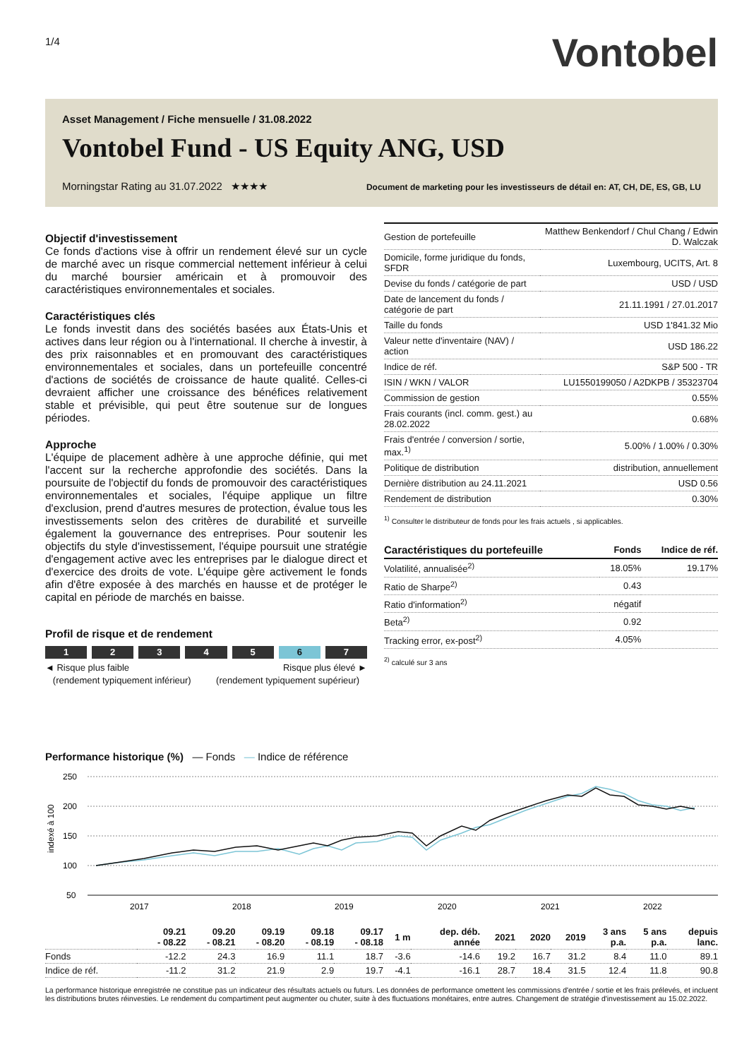1/4
Vontobel
Asset Management / Fiche mensuelle / 31.08.2022
Vontobel Fund - US Equity ANG, USD
Morningstar Rating au 31.07.2022 ★★★★ Document de marketing pour les investisseurs de détail en: AT, CH, DE, ES, GB, LU
Objectif d'investissement
Ce fonds d'actions vise à offrir un rendement élevé sur un cycle de marché avec un risque commercial nettement inférieur à celui du marché boursier américain et à promouvoir des caractéristiques environnementales et sociales.
Caractéristiques clés
Le fonds investit dans des sociétés basées aux États-Unis et actives dans leur région ou à l'international. Il cherche à investir, à des prix raisonnables et en promouvant des caractéristiques environnementales et sociales, dans un portefeuille concentré d'actions de sociétés de croissance de haute qualité. Celles-ci devraient afficher une croissance des bénéfices relativement stable et prévisible, qui peut être soutenue sur de longues périodes.
Approche
L'équipe de placement adhère à une approche définie, qui met l'accent sur la recherche approfondie des sociétés. Dans la poursuite de l'objectif du fonds de promouvoir des caractéristiques environnementales et sociales, l'équipe applique un filtre d'exclusion, prend d'autres mesures de protection, évalue tous les investissements selon des critères de durabilité et surveille également la gouvernance des entreprises. Pour soutenir les objectifs du style d'investissement, l'équipe poursuit une stratégie d'engagement active avec les entreprises par le dialogue direct et d'exercice des droits de vote. L'équipe gère activement le fonds afin d'être exposée à des marchés en hausse et de protéger le capital en période de marchés en baisse.
Profil de risque et de rendement
1 2 3 4 5 6 7
◄ Risque plus faible
(rendement typiquement inférieur) Risque plus élevé ►
(rendement typiquement supérieur)
| Gestion de portefeuille | Matthew Benkendorf / Chul Chang / Edwin D. Walczak |
| Domicile, forme juridique du fonds, SFDR | Luxembourg, UCITS, Art. 8 |
| Devise du fonds / catégorie de part | USD / USD |
| Date de lancement du fonds / catégorie de part | 21.11.1991 / 27.01.2017 |
| Taille du fonds | USD 1'841.32 Mio |
| Valeur nette d'inventaire (NAV) / action | USD 186.22 |
| Indice de réf. | S&P 500 - TR |
| ISIN / WKN / VALOR | LU1550199050 / A2DKPB / 35323704 |
| Commission de gestion | 0.55% |
| Frais courants (incl. comm. gest.) au 28.02.2022 | 0.68% |
| Frais d'entrée / conversion / sortie, max.<sup>1)</sup> | 5.00% / 1.00% / 0.30% |
| Politique de distribution | distribution, annuellement |
| Dernière distribution au 24.11.2021 | USD 0.56 |
| Rendement de distribution | 0.30% |
<sup>1)</sup> Consulter le distributeur de fonds pour les frais actuels , si applicables.
| Caractéristiques du portefeuille | Fonds | Indice de réf. |
| Volatilité, annualisée<sup>2)</sup> | 18.05% | 19.17% |
| Ratio de Sharpe<sup>2)</sup> | 0.43 | |
| Ratio d'information<sup>2)</sup> | négatif | |
| Beta<sup>2)</sup> | 0.92 | |
| Tracking error, ex-post<sup>2)</sup> | 4.05% | |
<sup>2)</sup> calculé sur 3 ans
Performance historique (%) — Fonds — Indice de référence
250
200
150
100
50
2017
2018
2019
2020
2021
2022
indexé à 100
| | 09.21 - 08.22 | 09.20 - 08.21 | 09.19 - 08.20 | 09.18 - 08.19 | 09.17 - 08.18 | 1 m | dep. déb. année | 2021 | 2020 | 2019 | 3 ans p.a. | 5 ans p.a. | depuis lanc. |
| --- | --- | --- | --- | --- | --- | --- | --- | --- | --- | --- | --- | --- | --- |
| Fonds | -12.2 | 24.3 | 16.9 | 11.1 | 18.7 | -3.6 | -14.6 | 19.2 | 16.7 | 31.2 | 8.4 | 11.0 | 89.1 |
| Indice de réf. | -11.2 | 31.2 | 21.9 | 2.9 | 19.7 | -4.1 | -16.1 | 28.7 | 18.4 | 31.5 | 12.4 | 11.8 | 90.8 |
La performance historique enregistrée ne constitue pas un indicateur des résultats actuels ou futurs. Les données de performance omettent les commissions d'entrée / sortie et les frais prélevés, et incluent les distributions brutes réinvesties. Le rendement du compartiment peut augmenter ou chuter, suite à des fluctuations monétaires, entre autres. Changement de stratégie d'investissement au 15.02.2022.